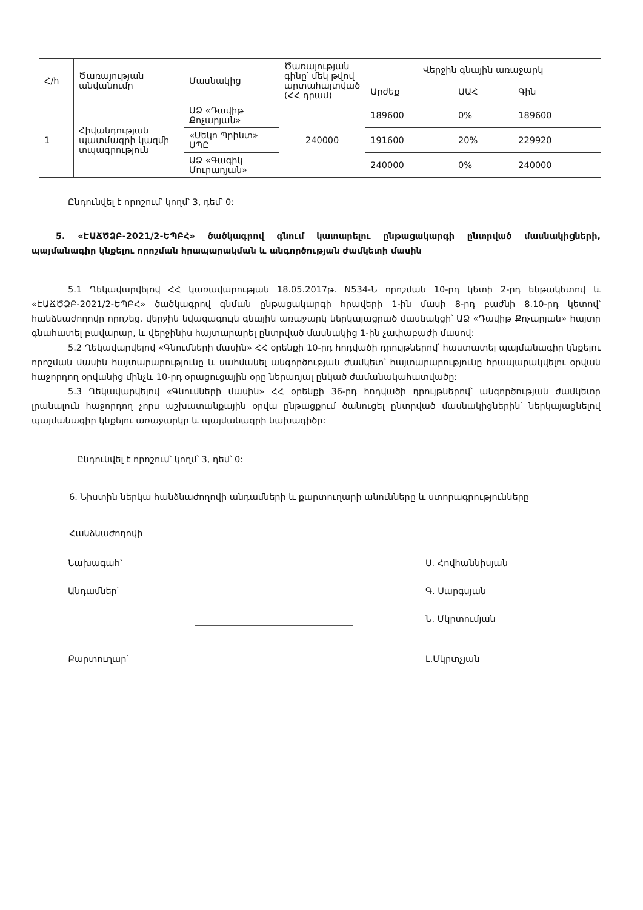| Հ/հ | Ծառայության անվանումը | Մասնակից | Ծառայության գինը՝ մեկ թվով արտահայտված (ՀՀ դրամ) | Վերջին գնային առաջարկ | | |
| --- | --- | --- | --- | --- | --- | --- |
| | | | | Արժեք | ԱԱՀ | Գին |
| 1 | Հիվանդության պատմագրի կազմի տպագրություն | ԱՁ «Դավիթ Քոչարյան» | 240000 | 189600 | 0% | 189600 |
| | | «Սեկո Պրինտ» ՍՊԸ | | 191600 | 20% | 229920 |
| | | ԱՁ «Գագիկ Մուրադյան» | | 240000 | 0% | 240000 |
Ընդունվել է որոշում՝ կողմ՝ 3, դեմ՝ 0:
5. «ԷԱՃԾՁԲ-2021/2-ԵՊԲՀ» ծածկագրով գնում կատարելու ընթացակարգի ընտրված մասնակիցների, պայմանագիր կնքելու որոշման հրապարակման և անգործության ժամկետի մասին
5.1 Ղեկավարվելով ՀՀ կառավարության 18.05.2017թ. N534-Ն որոշման 10-րդ կետի 2-րդ ենթակետով և «ԷԱՃԾՁԲ-2021/2-ԵՊԲՀ» ծածկագրով գնման ընթացակարգի հրավերի 1-ին մասի 8-րդ բաժնի 8.10-րդ կետով՝ հանձնաժողովը որոշեց. վերջին նվազագույն գնային առաջարկ ներկայացրած մասնակցի՝ ԱՁ «Դավիթ Քոչարյան» հայտը գնահատել բավարար, և վերջինիս հայտարարել ընտրված մասնակից 1-ին չափաբաժի մասով:
5.2 Ղեկավարվելով «Գնումների մասին» ՀՀ օրենքի 10-րդ հոդվածի դրույթներով՝ հաստատել պայմանագիր կնքելու որոշման մասին հայտարարությունը և սահմանել անգործության ժամկետ՝ հայտարարությունը հրապարակվելու օրվան հաջորդող օրվանից մինչև 10-րդ օրացուցային օրը ներառյալ ընկած ժամանակահատվածը:
5.3 Ղեկավարվելով «Գնումների մասին» ՀՀ օրենքի 36-րդ հոդվածի դրույթներով՝ անգործության ժամկետը լրանալուն հաջորդող չորս աշխատանքային օրվա ընթացքում ծանուցել ընտրված մասնակիցներին՝ ներկայացնելով պայմանագիր կնքելու առաջարկը և պայմանագրի նախագիծը:
Ընդունվել է որոշում՝ կողմ՝ 3, դեմ՝ 0:
6. Նիստին ներկա հանձնաժողովի անդամների և քարտուղարի անունները և ստորագրությունները
Հանձնաժողովի
Նախագահ՝ Ս. Հովհաննիսյան
Անդամներ՝ Գ. Սարգսյան
Ն. Մկրտումյան
Քարտուղար՝ Լ.Մկրտչյան